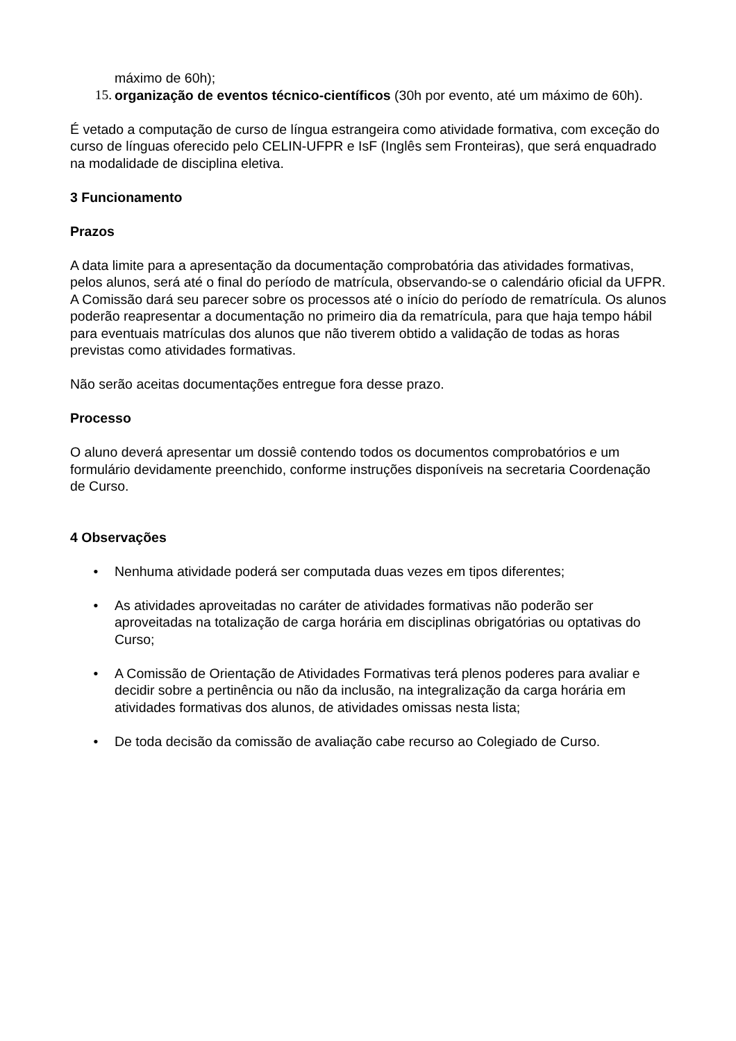máximo de 60h);
15. organização de eventos técnico-científicos (30h por evento, até um máximo de 60h).
É vetado a computação de curso de língua estrangeira como atividade formativa, com exceção do curso de línguas oferecido pelo CELIN-UFPR e IsF (Inglês sem Fronteiras), que será enquadrado na modalidade de disciplina eletiva.
3 Funcionamento
Prazos
A data limite para a apresentação da documentação comprobatória das atividades formativas, pelos alunos, será até o final do período de matrícula, observando-se o calendário oficial da UFPR.
A Comissão dará seu parecer sobre os processos até o início do período de rematrícula. Os alunos poderão reapresentar a documentação no primeiro dia da rematrícula, para que haja tempo hábil para eventuais matrículas dos alunos que não tiverem obtido a validação de todas as horas previstas como atividades formativas.
Não serão aceitas documentações entregue fora desse prazo.
Processo
O aluno deverá apresentar um dossiê contendo todos os documentos comprobatórios e um formulário devidamente preenchido, conforme instruções disponíveis na secretaria Coordenação de Curso.
4 Observações
• Nenhuma atividade poderá ser computada duas vezes em tipos diferentes;
• As atividades aproveitadas no caráter de atividades formativas não poderão ser aproveitadas na totalização de carga horária em disciplinas obrigatórias ou optativas do Curso;
• A Comissão de Orientação de Atividades Formativas terá plenos poderes para avaliar e decidir sobre a pertinência ou não da inclusão, na integralização da carga horária em atividades formativas dos alunos, de atividades omissas nesta lista;
• De toda decisão da comissão de avaliação cabe recurso ao Colegiado de Curso.